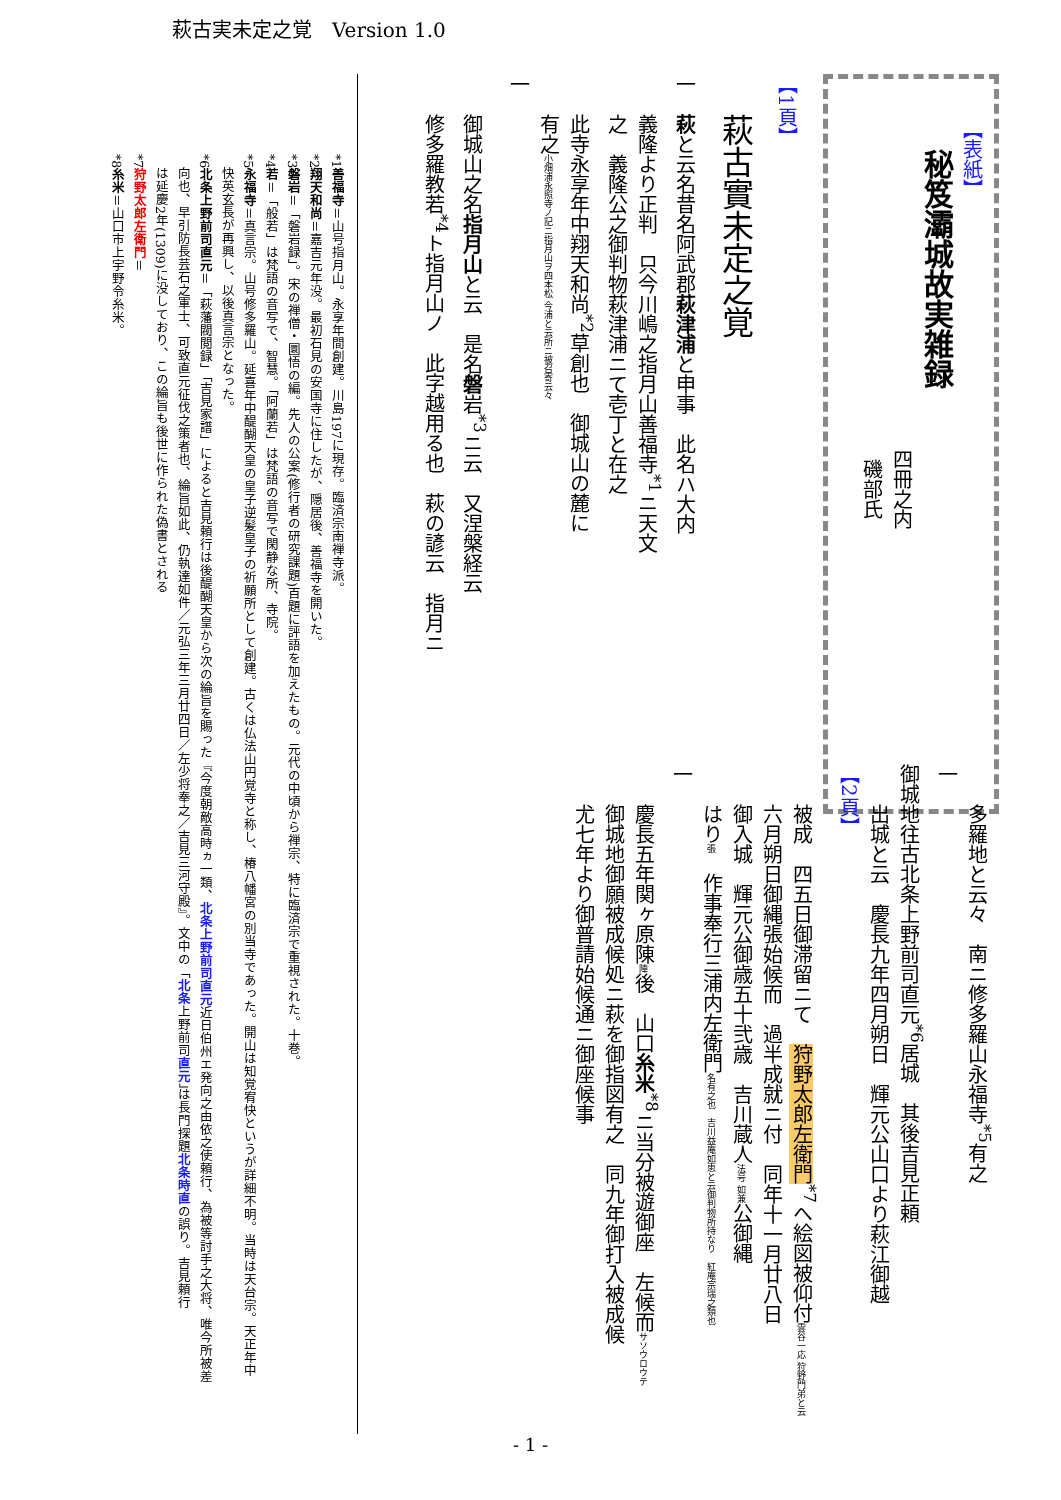萩古実未定之覚　Version 1.0
【表紙】
　秘笈灞城故実雑録
四冊之内
磯部氏
【1頁】
萩古實未定之覚
一　萩と云名昔名阿武郡萩津浦と申事　此名ハ大内
義隆より正判　只今川嶋之指月山善福寺<sup>*1</sup>ニ天文
之　義隆公之御判物萩津浦ニて壱丁と在之
此寺永享年中翔天和尚<sup>*2</sup>草創也　御城山の麓に
有之小畑浦永照寺ノ記ニ指月山ヲ四本松 今浦と云所ニ被召寄云々
一
御城山之名指月山と云　是名磐岩<sup>*3</sup>ニ云　又涅槃経云
修多羅教若<sup>*4</sup>ト指月山ノ　此字越用る也　萩の諺云　指月ニ
多羅地と云々　南ニ修多羅山永福寺<sup>*5</sup>有之
一　
御城地往古北条上野前司直元<sup>*6</sup>居城　其後吉見正頼
出城と云　慶長九年四月朔日　輝元公山口より萩江御越
【2頁】
被成　四五日御滞留ニて　狩野太郎左衛門<sup>*7</sup>へ絵図被仰付雲谷一応 狩野門弟と云
六月朔日御縄張始候而　過半成就ニ付　同年十一月廿八日
御入城　輝元公御歳五十弐歳　吉川蔵人法号 如兼公御縄
はり張　作事奉行三浦内左衛門名有之也　吉川益庵如恵と云御判物所持なり　紅庵宗瑞之類也
一
慶長五年関ヶ原陳陣後　山口糸米<sup>*8</sup>ニ当分被遊御座　左候而サソウロウテ
御城地御願被成候処ニ萩を御指図有之　同九年御打入被成候
尤七年より御普請始候通ニ御座候事
*1善福寺＝山号指月山。永享年間創建。川島197に現存。臨済宗南禅寺派。
*2翔天和尚＝嘉吉元年没。最初石見の安国寺に住したが、隠居後、善福寺を開いた。
*3磐岩＝「磐岩録」。宋の禅僧・圜悟の編。先人の公案(修行者の研究課題)百題に評語を加えたもの。元代の中頃から禅宗、特に臨済宗で重視された。十巻。
*4若＝「般若」は梵語の音写で、智慧。「阿蘭若」は梵語の音写で閑静な所、寺院。
*5永福寺＝真言宗。山号修多羅山。延喜年中醍醐天皇の皇子逆髪皇子の祈願所として創建。古くは仏法山円覚寺と称し、椿八幡宮の別当寺であった。開山は知覚宥快というが詳細不明。当時は天台宗。天正年中
　快英玄長が再興し、以後真言宗となった。
*6北条上野前司直元＝「萩藩閥閲録」「吉見家譜」によると吉見頼行は後醍醐天皇から次の綸旨を賜った『今度朝敵高時ヵ一類、北条上野前司直元近日伯州エ発向之由依之使頼行、為被等討手之大将、唯今所被差
　向也、早引防長芸石之軍士、可致直元征伐之策者也、綸旨如此、仍執達如件／元弘三年三月廿四日／左少将奉之／吉見三河守殿』。文中の「北条上野前司直元」は長門探題北条時直の誤り。吉見頼行
　は延慶2年(1309)に没しており、この綸旨も後世に作られた偽書とされる
*7狩野太郎左衛門＝
*8糸米＝山口市上宇野令糸米。
- 1 -